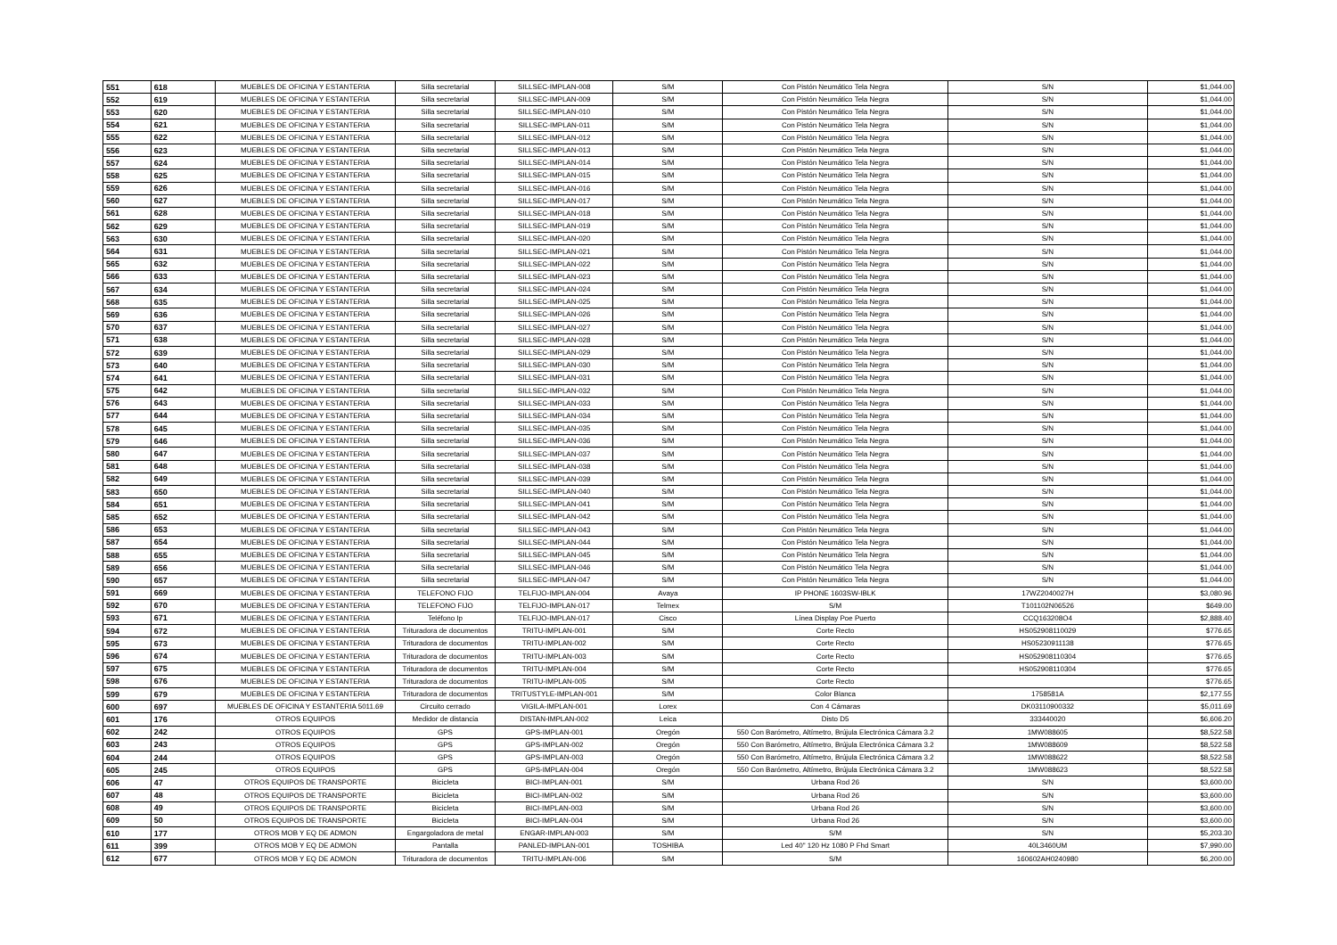| 551 | 618 | MUEBLES DE OFICINA Y ESTANTERIA | Silla secretarial | SILLSEC-IMPLAN-008 | S/M | Con Pistón Neumático Tela Negra | S/N | $1,044.00 |
| 552 | 619 | MUEBLES DE OFICINA Y ESTANTERIA | Silla secretarial | SILLSEC-IMPLAN-009 | S/M | Con Pistón Neumático Tela Negra | S/N | $1,044.00 |
| 553 | 620 | MUEBLES DE OFICINA Y ESTANTERIA | Silla secretarial | SILLSEC-IMPLAN-010 | S/M | Con Pistón Neumático Tela Negra | S/N | $1,044.00 |
| 554 | 621 | MUEBLES DE OFICINA Y ESTANTERIA | Silla secretarial | SILLSEC-IMPLAN-011 | S/M | Con Pistón Neumático Tela Negra | S/N | $1,044.00 |
| 555 | 622 | MUEBLES DE OFICINA Y ESTANTERIA | Silla secretarial | SILLSEC-IMPLAN-012 | S/M | Con Pistón Neumático Tela Negra | S/N | $1,044.00 |
| 556 | 623 | MUEBLES DE OFICINA Y ESTANTERIA | Silla secretarial | SILLSEC-IMPLAN-013 | S/M | Con Pistón Neumático Tela Negra | S/N | $1,044.00 |
| 557 | 624 | MUEBLES DE OFICINA Y ESTANTERIA | Silla secretarial | SILLSEC-IMPLAN-014 | S/M | Con Pistón Neumático Tela Negra | S/N | $1,044.00 |
| 558 | 625 | MUEBLES DE OFICINA Y ESTANTERIA | Silla secretarial | SILLSEC-IMPLAN-015 | S/M | Con Pistón Neumático Tela Negra | S/N | $1,044.00 |
| 559 | 626 | MUEBLES DE OFICINA Y ESTANTERIA | Silla secretarial | SILLSEC-IMPLAN-016 | S/M | Con Pistón Neumático Tela Negra | S/N | $1,044.00 |
| 560 | 627 | MUEBLES DE OFICINA Y ESTANTERIA | Silla secretarial | SILLSEC-IMPLAN-017 | S/M | Con Pistón Neumático Tela Negra | S/N | $1,044.00 |
| 561 | 628 | MUEBLES DE OFICINA Y ESTANTERIA | Silla secretarial | SILLSEC-IMPLAN-018 | S/M | Con Pistón Neumático Tela Negra | S/N | $1,044.00 |
| 562 | 629 | MUEBLES DE OFICINA Y ESTANTERIA | Silla secretarial | SILLSEC-IMPLAN-019 | S/M | Con Pistón Neumático Tela Negra | S/N | $1,044.00 |
| 563 | 630 | MUEBLES DE OFICINA Y ESTANTERIA | Silla secretarial | SILLSEC-IMPLAN-020 | S/M | Con Pistón Neumático Tela Negra | S/N | $1,044.00 |
| 564 | 631 | MUEBLES DE OFICINA Y ESTANTERIA | Silla secretarial | SILLSEC-IMPLAN-021 | S/M | Con Pistón Neumático Tela Negra | S/N | $1,044.00 |
| 565 | 632 | MUEBLES DE OFICINA Y ESTANTERIA | Silla secretarial | SILLSEC-IMPLAN-022 | S/M | Con Pistón Neumático Tela Negra | S/N | $1,044.00 |
| 566 | 633 | MUEBLES DE OFICINA Y ESTANTERIA | Silla secretarial | SILLSEC-IMPLAN-023 | S/M | Con Pistón Neumático Tela Negra | S/N | $1,044.00 |
| 567 | 634 | MUEBLES DE OFICINA Y ESTANTERIA | Silla secretarial | SILLSEC-IMPLAN-024 | S/M | Con Pistón Neumático Tela Negra | S/N | $1,044.00 |
| 568 | 635 | MUEBLES DE OFICINA Y ESTANTERIA | Silla secretarial | SILLSEC-IMPLAN-025 | S/M | Con Pistón Neumático Tela Negra | S/N | $1,044.00 |
| 569 | 636 | MUEBLES DE OFICINA Y ESTANTERIA | Silla secretarial | SILLSEC-IMPLAN-026 | S/M | Con Pistón Neumático Tela Negra | S/N | $1,044.00 |
| 570 | 637 | MUEBLES DE OFICINA Y ESTANTERIA | Silla secretarial | SILLSEC-IMPLAN-027 | S/M | Con Pistón Neumático Tela Negra | S/N | $1,044.00 |
| 571 | 638 | MUEBLES DE OFICINA Y ESTANTERIA | Silla secretarial | SILLSEC-IMPLAN-028 | S/M | Con Pistón Neumático Tela Negra | S/N | $1,044.00 |
| 572 | 639 | MUEBLES DE OFICINA Y ESTANTERIA | Silla secretarial | SILLSEC-IMPLAN-029 | S/M | Con Pistón Neumático Tela Negra | S/N | $1,044.00 |
| 573 | 640 | MUEBLES DE OFICINA Y ESTANTERIA | Silla secretarial | SILLSEC-IMPLAN-030 | S/M | Con Pistón Neumático Tela Negra | S/N | $1,044.00 |
| 574 | 641 | MUEBLES DE OFICINA Y ESTANTERIA | Silla secretarial | SILLSEC-IMPLAN-031 | S/M | Con Pistón Neumático Tela Negra | S/N | $1,044.00 |
| 575 | 642 | MUEBLES DE OFICINA Y ESTANTERIA | Silla secretarial | SILLSEC-IMPLAN-032 | S/M | Con Pistón Neumático Tela Negra | S/N | $1,044.00 |
| 576 | 643 | MUEBLES DE OFICINA Y ESTANTERIA | Silla secretarial | SILLSEC-IMPLAN-033 | S/M | Con Pistón Neumático Tela Negra | S/N | $1,044.00 |
| 577 | 644 | MUEBLES DE OFICINA Y ESTANTERIA | Silla secretarial | SILLSEC-IMPLAN-034 | S/M | Con Pistón Neumático Tela Negra | S/N | $1,044.00 |
| 578 | 645 | MUEBLES DE OFICINA Y ESTANTERIA | Silla secretarial | SILLSEC-IMPLAN-035 | S/M | Con Pistón Neumático Tela Negra | S/N | $1,044.00 |
| 579 | 646 | MUEBLES DE OFICINA Y ESTANTERIA | Silla secretarial | SILLSEC-IMPLAN-036 | S/M | Con Pistón Neumático Tela Negra | S/N | $1,044.00 |
| 580 | 647 | MUEBLES DE OFICINA Y ESTANTERIA | Silla secretarial | SILLSEC-IMPLAN-037 | S/M | Con Pistón Neumático Tela Negra | S/N | $1,044.00 |
| 581 | 648 | MUEBLES DE OFICINA Y ESTANTERIA | Silla secretarial | SILLSEC-IMPLAN-038 | S/M | Con Pistón Neumático Tela Negra | S/N | $1,044.00 |
| 582 | 649 | MUEBLES DE OFICINA Y ESTANTERIA | Silla secretarial | SILLSEC-IMPLAN-039 | S/M | Con Pistón Neumático Tela Negra | S/N | $1,044.00 |
| 583 | 650 | MUEBLES DE OFICINA Y ESTANTERIA | Silla secretarial | SILLSEC-IMPLAN-040 | S/M | Con Pistón Neumático Tela Negra | S/N | $1,044.00 |
| 584 | 651 | MUEBLES DE OFICINA Y ESTANTERIA | Silla secretarial | SILLSEC-IMPLAN-041 | S/M | Con Pistón Neumático Tela Negra | S/N | $1,044.00 |
| 585 | 652 | MUEBLES DE OFICINA Y ESTANTERIA | Silla secretarial | SILLSEC-IMPLAN-042 | S/M | Con Pistón Neumático Tela Negra | S/N | $1,044.00 |
| 586 | 653 | MUEBLES DE OFICINA Y ESTANTERIA | Silla secretarial | SILLSEC-IMPLAN-043 | S/M | Con Pistón Neumático Tela Negra | S/N | $1,044.00 |
| 587 | 654 | MUEBLES DE OFICINA Y ESTANTERIA | Silla secretarial | SILLSEC-IMPLAN-044 | S/M | Con Pistón Neumático Tela Negra | S/N | $1,044.00 |
| 588 | 655 | MUEBLES DE OFICINA Y ESTANTERIA | Silla secretarial | SILLSEC-IMPLAN-045 | S/M | Con Pistón Neumático Tela Negra | S/N | $1,044.00 |
| 589 | 656 | MUEBLES DE OFICINA Y ESTANTERIA | Silla secretarial | SILLSEC-IMPLAN-046 | S/M | Con Pistón Neumático Tela Negra | S/N | $1,044.00 |
| 590 | 657 | MUEBLES DE OFICINA Y ESTANTERIA | Silla secretarial | SILLSEC-IMPLAN-047 | S/M | Con Pistón Neumático Tela Negra | S/N | $1,044.00 |
| 591 | 669 | MUEBLES DE OFICINA Y ESTANTERIA | TELEFONO FIJO | TELFIJO-IMPLAN-004 | Avaya | IP PHONE 1603SW-IBLK | 17WZ2040027H | $3,080.96 |
| 592 | 670 | MUEBLES DE OFICINA Y ESTANTERIA | TELEFONO FIJO | TELFIJO-IMPLAN-017 | Telmex | S/M | T101102N06526 | $649.00 |
| 593 | 671 | MUEBLES DE OFICINA Y ESTANTERIA | Teléfono Ip | TELFIJO-IMPLAN-017 | Cisco | Línea Display Poe Puerto | CCQ163208O4 | $2,888.40 |
| 594 | 672 | MUEBLES DE OFICINA Y ESTANTERIA | Trituradora de documentos | TRITU-IMPLAN-001 | S/M | Corte Recto | HS052908110029 | $776.65 |
| 595 | 673 | MUEBLES DE OFICINA Y ESTANTERIA | Trituradora de documentos | TRITU-IMPLAN-002 | S/M | Corte Recto | HS05230911138 | $776.65 |
| 596 | 674 | MUEBLES DE OFICINA Y ESTANTERIA | Trituradora de documentos | TRITU-IMPLAN-003 | S/M | Corte Recto | HS052908110304 | $776.65 |
| 597 | 675 | MUEBLES DE OFICINA Y ESTANTERIA | Trituradora de documentos | TRITU-IMPLAN-004 | S/M | Corte Recto | HS052908110304 | $776.65 |
| 598 | 676 | MUEBLES DE OFICINA Y ESTANTERIA | Trituradora de documentos | TRITU-IMPLAN-005 | S/M | Corte Recto | | $776.65 |
| 599 | 679 | MUEBLES DE OFICINA Y ESTANTERIA | Trituradora de documentos | TRITUSTYLE-IMPLAN-001 | S/M | Color Blanca | 1758581A | $2,177.55 |
| 600 | 697 | MUEBLES DE OFICINA Y ESTANTERIA 5011.69 | Circuito cerrado | VIGILA-IMPLAN-001 | Lorex | Con 4 Cámaras | DK03110900332 | $5,011.69 |
| 601 | 176 | OTROS EQUIPOS | Medidor de distancia | DISTAN-IMPLAN-002 | Leica | Disto D5 | 333440020 | $6,606.20 |
| 602 | 242 | OTROS EQUIPOS | GPS | GPS-IMPLAN-001 | Oregón | 550 Con Barómetro, Altímetro, Brújula Electrónica Cámara 3.2 | 1MW088605 | $8,522.58 |
| 603 | 243 | OTROS EQUIPOS | GPS | GPS-IMPLAN-002 | Oregón | 550 Con Barómetro, Altímetro, Brújula Electrónica Cámara 3.2 | 1MW088609 | $8,522.58 |
| 604 | 244 | OTROS EQUIPOS | GPS | GPS-IMPLAN-003 | Oregón | 550 Con Barómetro, Altímetro, Brújula Electrónica Cámara 3.2 | 1MW088622 | $8,522.58 |
| 605 | 245 | OTROS EQUIPOS | GPS | GPS-IMPLAN-004 | Oregón | 550 Con Barómetro, Altímetro, Brújula Electrónica Cámara 3.2 | 1MW088623 | $8,522.58 |
| 606 | 47 | OTROS EQUIPOS DE TRANSPORTE | Bicicleta | BICI-IMPLAN-001 | S/M | Urbana Rod 26 | S/N | $3,600.00 |
| 607 | 48 | OTROS EQUIPOS DE TRANSPORTE | Bicicleta | BICI-IMPLAN-002 | S/M | Urbana Rod 26 | S/N | $3,600.00 |
| 608 | 49 | OTROS EQUIPOS DE TRANSPORTE | Bicicleta | BICI-IMPLAN-003 | S/M | Urbana Rod 26 | S/N | $3,600.00 |
| 609 | 50 | OTROS EQUIPOS DE TRANSPORTE | Bicicleta | BICI-IMPLAN-004 | S/M | Urbana Rod 26 | S/N | $3,600.00 |
| 610 | 177 | OTROS MOB Y EQ DE ADMON | Engargoladora de metal | ENGAR-IMPLAN-003 | S/M | S/M | S/N | $5,203.30 |
| 611 | 399 | OTROS MOB Y EQ DE ADMON | Pantalla | PANLED-IMPLAN-001 | TOSHIBA | Led 40" 120 Hz 1080 P Fhd Smart | 40L3460UM | $7,990.00 |
| 612 | 677 | OTROS MOB Y EQ DE ADMON | Trituradora de documentos | TRITU-IMPLAN-006 | S/M | S/M | 160602AH0240980 | $6,200.00 |